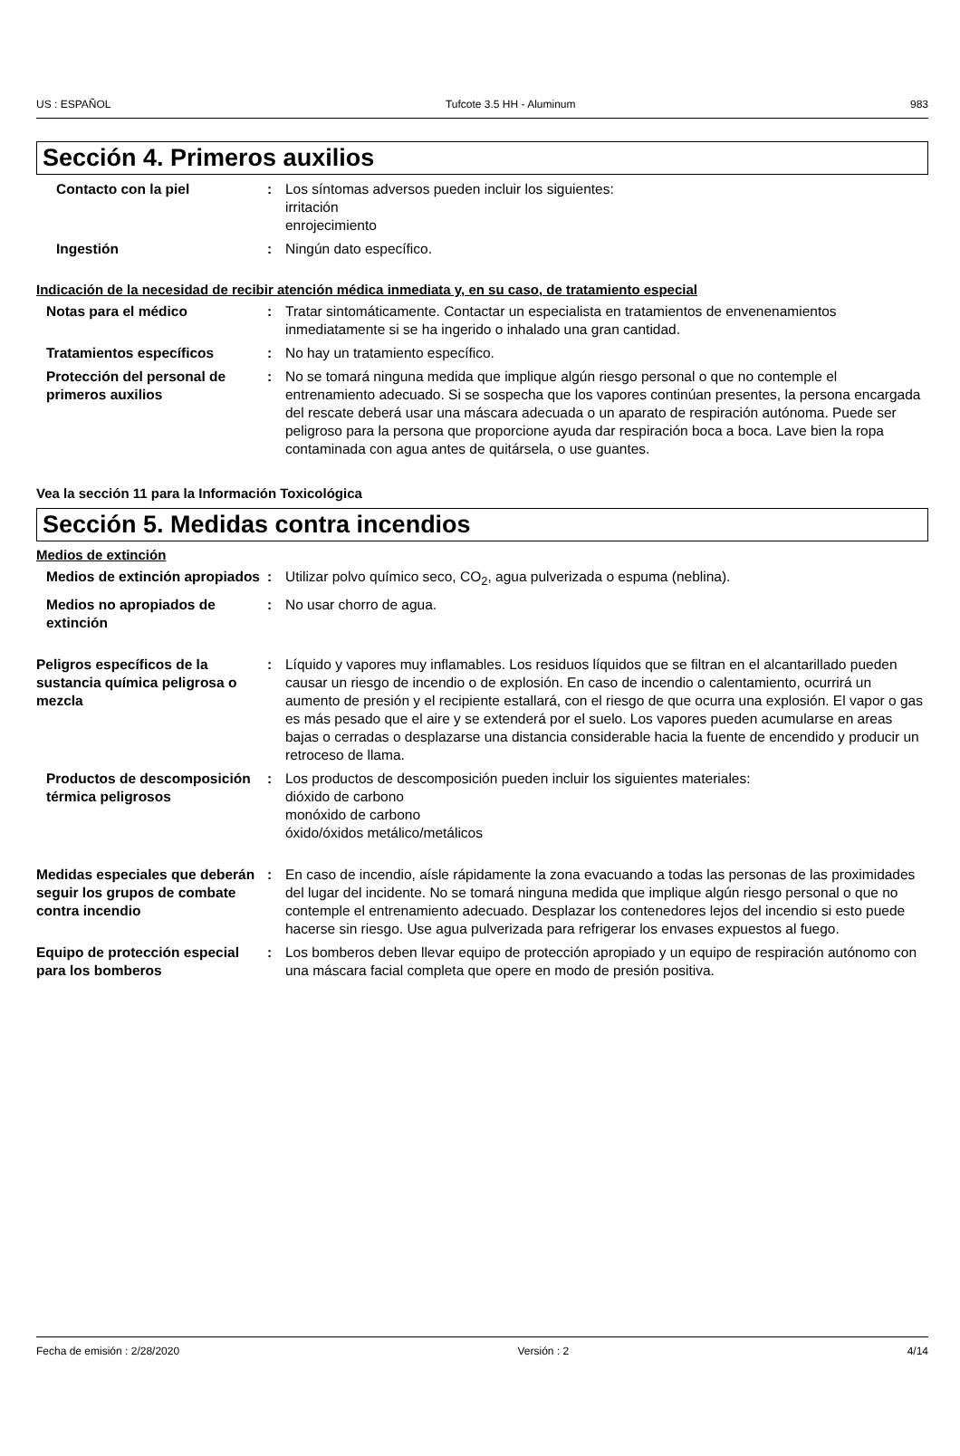US : ESPAÑOL Tufcote 3.5 HH - Aluminum 983
Sección 4. Primeros auxilios
Contacto con la piel : Los síntomas adversos pueden incluir los siguientes:
irritación
enrojecimiento
Ingestión : Ningún dato específico.
Indicación de la necesidad de recibir atención médica inmediata y, en su caso, de tratamiento especial
Notas para el médico : Tratar sintomáticamente. Contactar un especialista en tratamientos de envenenamientos inmediatamente si se ha ingerido o inhalado una gran cantidad.
Tratamientos específicos : No hay un tratamiento específico.
Protección del personal de primeros auxilios
: No se tomará ninguna medida que implique algún riesgo personal o que no contemple el entrenamiento adecuado. Si se sospecha que los vapores continúan presentes, la persona encargada del rescate deberá usar una máscara adecuada o un aparato de respiración autónoma. Puede ser peligroso para la persona que proporcione ayuda dar respiración boca a boca. Lave bien la ropa contaminada con agua antes de quitársela, o use guantes.
Vea la sección 11 para la Información Toxicológica
Sección 5. Medidas contra incendios
Medios de extinción
Medios de extinción apropiados
: Utilizar polvo químico seco, CO<sub>2</sub>, agua pulverizada o espuma (neblina).
Medios no apropiados de extinción
: No usar chorro de agua.
Peligros específicos de la sustancia química peligrosa o mezcla
: Líquido y vapores muy inflamables. Los residuos líquidos que se filtran en el alcantarillado pueden causar un riesgo de incendio o de explosión. En caso de incendio o calentamiento, ocurrirá un aumento de presión y el recipiente estallará, con el riesgo de que ocurra una explosión. El vapor o gas es más pesado que el aire y se extenderá por el suelo. Los vapores pueden acumularse en areas bajas o cerradas o desplazarse una distancia considerable hacia la fuente de encendido y producir un retroceso de llama.
Productos de descomposición térmica peligrosos
: Los productos de descomposición pueden incluir los siguientes materiales:
dióxido de carbono
monóxido de carbono
óxido/óxidos metálico/metálicos
Medidas especiales que deberán seguir los grupos de combate contra incendio
: En caso de incendio, aísle rápidamente la zona evacuando a todas las personas de las proximidades del lugar del incidente. No se tomará ninguna medida que implique algún riesgo personal o que no contemple el entrenamiento adecuado. Desplazar los contenedores lejos del incendio si esto puede hacerse sin riesgo. Use agua pulverizada para refrigerar los envases expuestos al fuego.
Equipo de protección especial para los bomberos
: Los bomberos deben llevar equipo de protección apropiado y un equipo de respiración autónomo con una máscara facial completa que opere en modo de presión positiva.
Fecha de emisión : 2/28/2020 Versión : 2 4/14